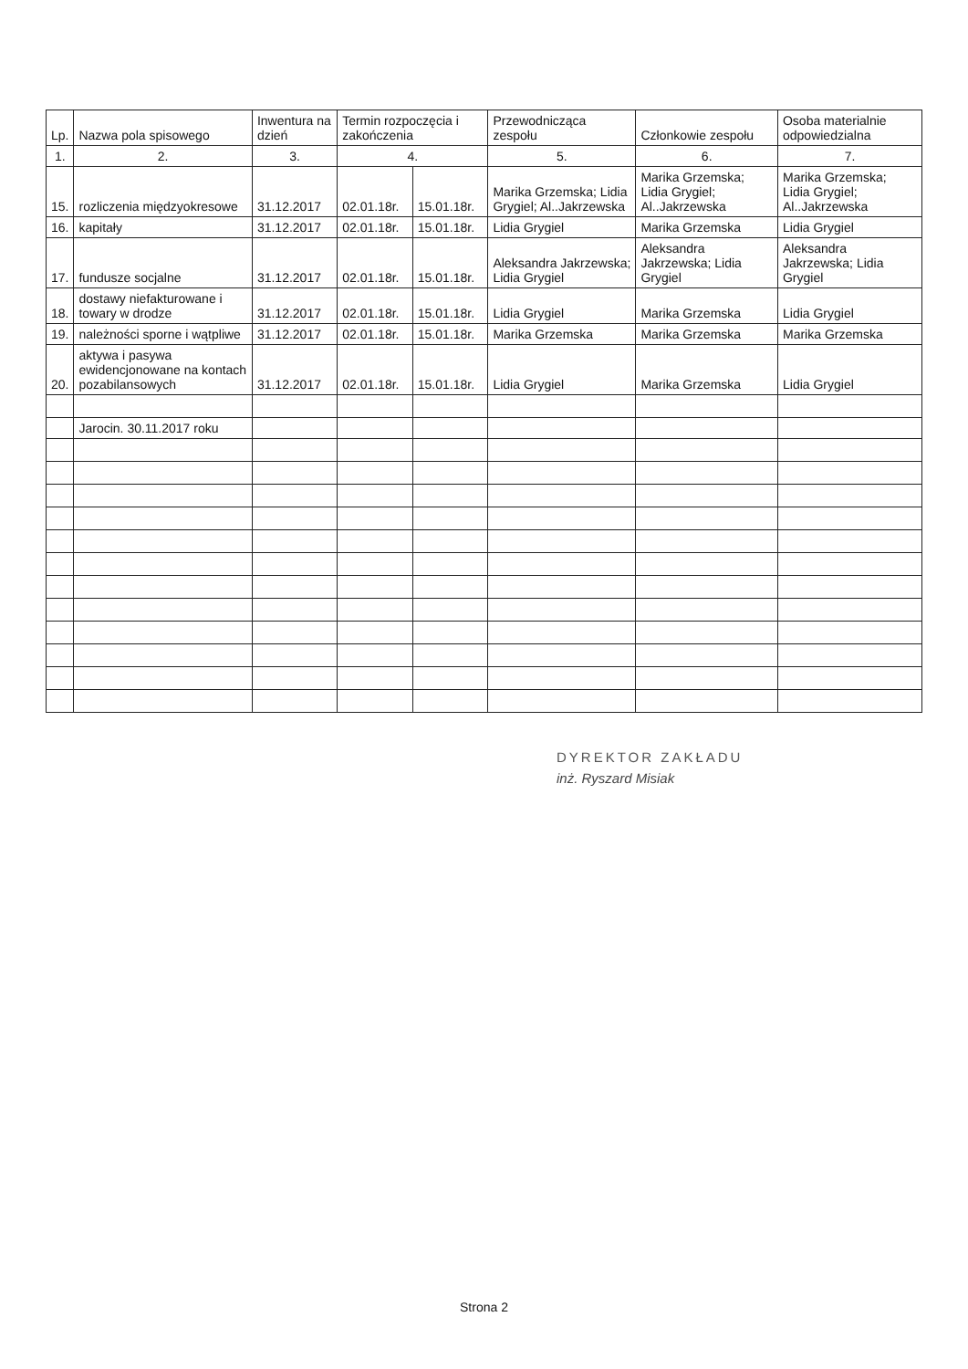| Lp. | Nazwa pola spisowego | Inwentura na dzień | Termin rozpoczęcia i zakończenia | | Przewodnicząca zespołu | Członkowie zespołu | Osoba materialnie odpowiedzialna |
| --- | --- | --- | --- | --- | --- | --- | --- |
| 1. | 2. | 3. | 4. | | 5. | 6. | 7. |
| 15. | rozliczenia międzyokresowe | 31.12.2017 | 02.01.18r. | 15.01.18r. | Marika Grzemska; Lidia Grygiel; Al..Jakrzewska | Marika Grzemska; Lidia Grygiel; Al..Jakrzewska | Marika Grzemska; Lidia Grygiel; Al..Jakrzewska |
| 16. | kapitały | 31.12.2017 | 02.01.18r. | 15.01.18r. | Lidia Grygiel | Marika Grzemska | Lidia Grygiel |
| 17. | fundusze socjalne | 31.12.2017 | 02.01.18r. | 15.01.18r. | Aleksandra Jakrzewska; Lidia Grygiel | Aleksandra Jakrzewska; Lidia Grygiel | Aleksandra Jakrzewska; Lidia Grygiel |
| 18. | dostawy niefakturowane i towary w drodze | 31.12.2017 | 02.01.18r. | 15.01.18r. | Lidia Grygiel | Marika Grzemska | Lidia Grygiel |
| 19. | należności sporne i wątpliwe | 31.12.2017 | 02.01.18r. | 15.01.18r. | Marika Grzemska | Marika Grzemska | Marika Grzemska |
| 20. | aktywa i pasywa ewidencjonowane na kontach pozabilansowych | 31.12.2017 | 02.01.18r. | 15.01.18r. | Lidia Grygiel | Marika Grzemska | Lidia Grygiel |
| | Jarocin. 30.11.2017 roku | | | | | | |
DYREKTOR ZAKŁADU
inż. Ryszard Misiak
Strona 2